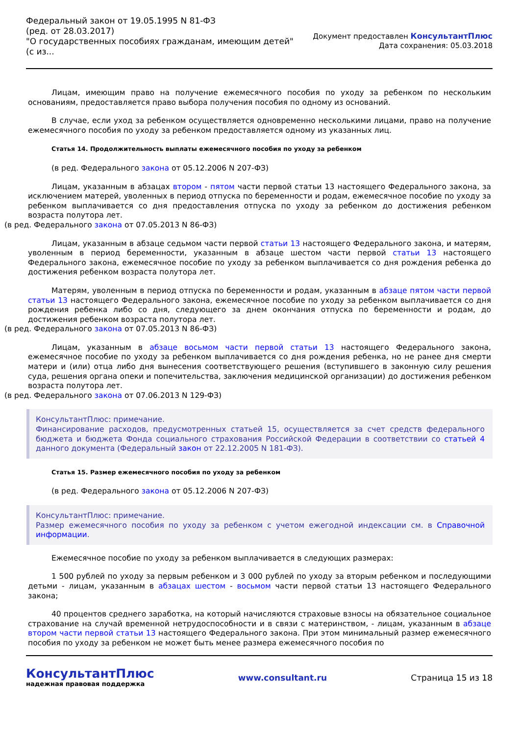Федеральный закон от 19.05.1995 N 81-ФЗ
(ред. от 28.03.2017)
"О государственных пособиях гражданам, имеющим детей"
(с из...
Документ предоставлен КонсультантПлюс
Дата сохранения: 05.03.2018
Лицам, имеющим право на получение ежемесячного пособия по уходу за ребенком по нескольким основаниям, предоставляется право выбора получения пособия по одному из оснований.
В случае, если уход за ребенком осуществляется одновременно несколькими лицами, право на получение ежемесячного пособия по уходу за ребенком предоставляется одному из указанных лиц.
Статья 14. Продолжительность выплаты ежемесячного пособия по уходу за ребенком
(в ред. Федерального закона от 05.12.2006 N 207-ФЗ)
Лицам, указанным в абзацах втором - пятом части первой статьи 13 настоящего Федерального закона, за исключением матерей, уволенных в период отпуска по беременности и родам, ежемесячное пособие по уходу за ребенком выплачивается со дня предоставления отпуска по уходу за ребенком до достижения ребенком возраста полутора лет.
(в ред. Федерального закона от 07.05.2013 N 86-ФЗ)
Лицам, указанным в абзаце седьмом части первой статьи 13 настоящего Федерального закона, и матерям, уволенным в период беременности, указанным в абзаце шестом части первой статьи 13 настоящего Федерального закона, ежемесячное пособие по уходу за ребенком выплачивается со дня рождения ребенка до достижения ребенком возраста полутора лет.
Матерям, уволенным в период отпуска по беременности и родам, указанным в абзаце пятом части первой статьи 13 настоящего Федерального закона, ежемесячное пособие по уходу за ребенком выплачивается со дня рождения ребенка либо со дня, следующего за днем окончания отпуска по беременности и родам, до достижения ребенком возраста полутора лет.
(в ред. Федерального закона от 07.05.2013 N 86-ФЗ)
Лицам, указанным в абзаце восьмом части первой статьи 13 настоящего Федерального закона, ежемесячное пособие по уходу за ребенком выплачивается со дня рождения ребенка, но не ранее дня смерти матери и (или) отца либо дня вынесения соответствующего решения (вступившего в законную силу решения суда, решения органа опеки и попечительства, заключения медицинской организации) до достижения ребенком возраста полутора лет.
(в ред. Федерального закона от 07.06.2013 N 129-ФЗ)
КонсультантПлюс: примечание.
Финансирование расходов, предусмотренных статьей 15, осуществляется за счет средств федерального бюджета и бюджета Фонда социального страхования Российской Федерации в соответствии со статьей 4 данного документа (Федеральный закон от 22.12.2005 N 181-ФЗ).
Статья 15. Размер ежемесячного пособия по уходу за ребенком
(в ред. Федерального закона от 05.12.2006 N 207-ФЗ)
КонсультантПлюс: примечание.
Размер ежемесячного пособия по уходу за ребенком с учетом ежегодной индексации см. в Справочной информации.
Ежемесячное пособие по уходу за ребенком выплачивается в следующих размерах:
1 500 рублей по уходу за первым ребенком и 3 000 рублей по уходу за вторым ребенком и последующими детьми - лицам, указанным в абзацах шестом - восьмом части первой статьи 13 настоящего Федерального закона;
40 процентов среднего заработка, на который начисляются страховые взносы на обязательное социальное страхование на случай временной нетрудоспособности и в связи с материнством, - лицам, указанным в абзаце втором части первой статьи 13 настоящего Федерального закона. При этом минимальный размер ежемесячного пособия по уходу за ребенком не может быть менее размера ежемесячного пособия по
КонсультантПлюс
надежная правовая поддержка
www.consultant.ru Страница 15 из 18